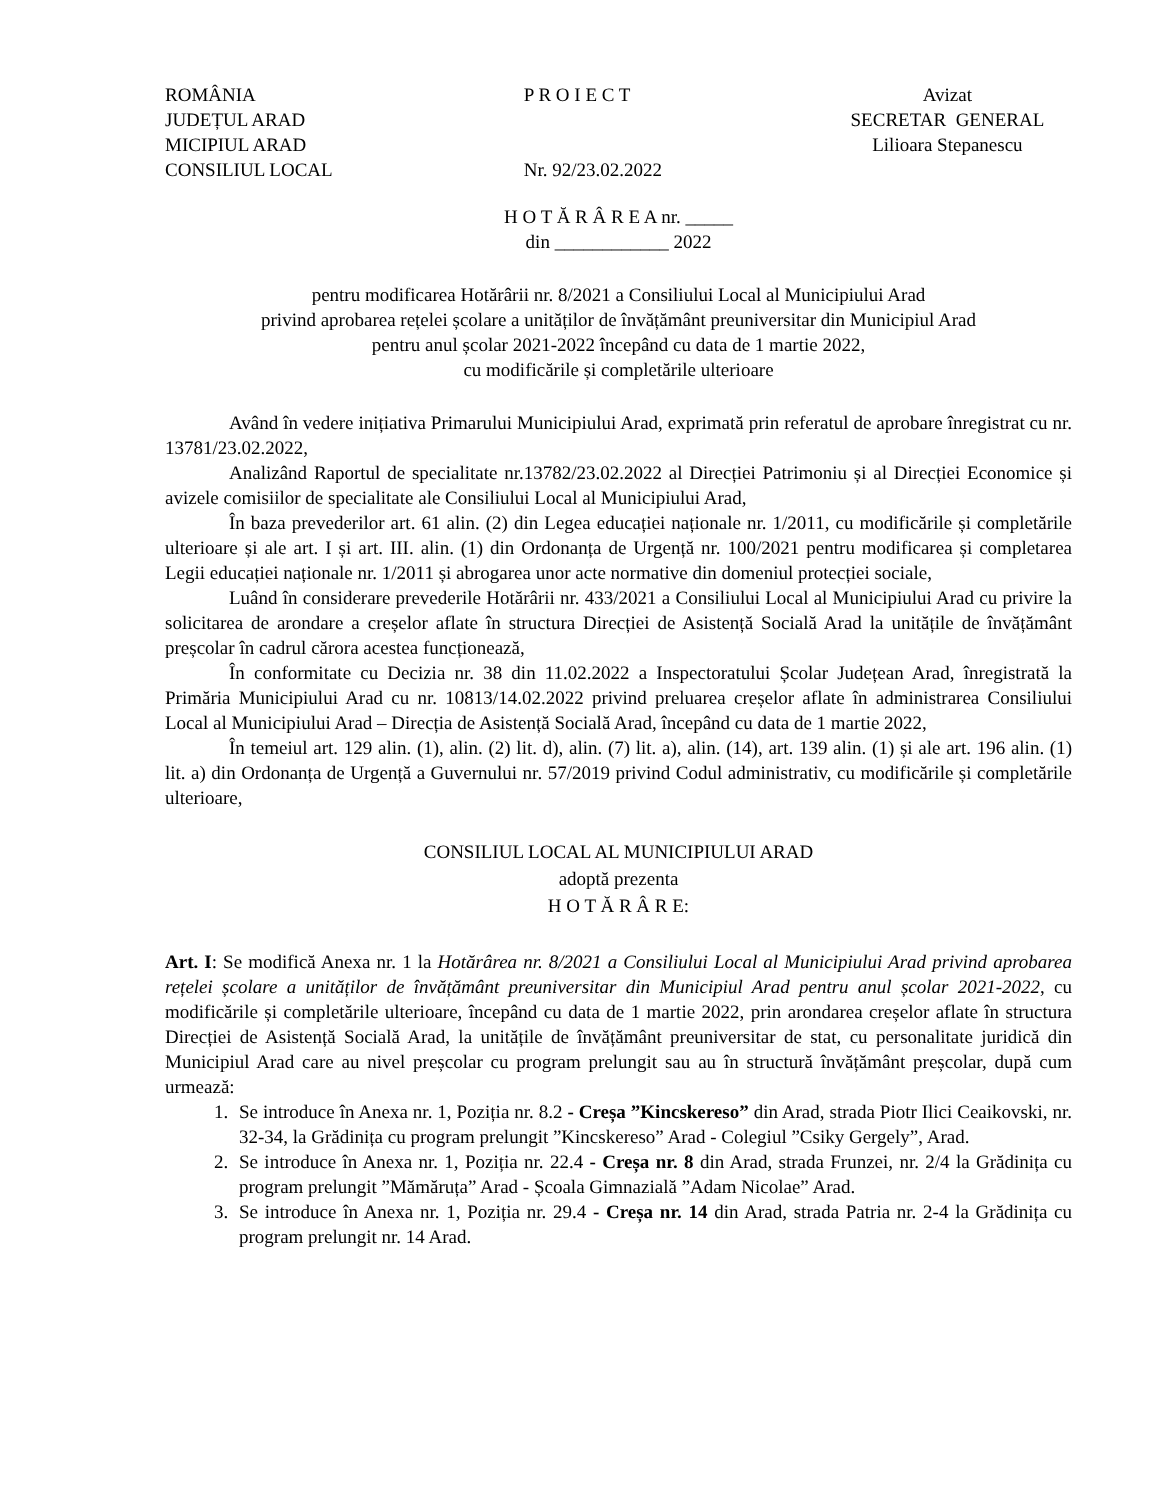ROMÂNIA JUDEȚUL ARAD MICIPIUL ARAD CONSILIUL LOCAL
P R O I E C T Nr. 92/23.02.2022
Avizat SECRETAR GENERAL Lilioara Stepanescu
H O T Ă R Â R E A nr. _____
din ____________ 2022
pentru modificarea Hotărârii nr. 8/2021 a Consiliului Local al Municipiului Arad
privind aprobarea rețelei școlare a unităților de învățământ preuniversitar din Municipiul Arad
pentru anul școlar 2021-2022 începând cu data de 1 martie 2022,
cu modificările și completările ulterioare
Având în vedere inițiativa Primarului Municipiului Arad, exprimată prin referatul de aprobare înregistrat cu nr. 13781/23.02.2022,
Analizând Raportul de specialitate nr.13782/23.02.2022 al Direcției Patrimoniu și al Direcției Economice și avizele comisiilor de specialitate ale Consiliului Local al Municipiului Arad,
În baza prevederilor art. 61 alin. (2) din Legea educației naționale nr. 1/2011, cu modificările și completările ulterioare și ale art. I și art. III. alin. (1) din Ordonanța de Urgență nr. 100/2021 pentru modificarea și completarea Legii educației naționale nr. 1/2011 și abrogarea unor acte normative din domeniul protecției sociale,
Luând în considerare prevederile Hotărârii nr. 433/2021 a Consiliului Local al Municipiului Arad cu privire la solicitarea de arondare a creșelor aflate în structura Direcției de Asistență Socială Arad la unitățile de învățământ preșcolar în cadrul cărora acestea funcționează,
În conformitate cu Decizia nr. 38 din 11.02.2022 a Inspectoratului Școlar Județean Arad, înregistrată la Primăria Municipiului Arad cu nr. 10813/14.02.2022 privind preluarea creșelor aflate în administrarea Consiliului Local al Municipiului Arad – Direcția de Asistență Socială Arad, începând cu data de 1 martie 2022,
În temeiul art. 129 alin. (1), alin. (2) lit. d), alin. (7) lit. a), alin. (14), art. 139 alin. (1) și ale art. 196 alin. (1) lit. a) din Ordonanța de Urgență a Guvernului nr. 57/2019 privind Codul administrativ, cu modificările și completările ulterioare,
CONSILIUL LOCAL AL MUNICIPIULUI ARAD
adoptă prezenta
H O T Ă R Â R E:
Art. I: Se modifică Anexa nr. 1 la Hotărârea nr. 8/2021 a Consiliului Local al Municipiului Arad privind aprobarea rețelei școlare a unităților de învățământ preuniversitar din Municipiul Arad pentru anul școlar 2021-2022, cu modificările și completările ulterioare, începând cu data de 1 martie 2022, prin arondarea creșelor aflate în structura Direcției de Asistență Socială Arad, la unitățile de învățământ preuniversitar de stat, cu personalitate juridică din Municipiul Arad care au nivel preșcolar cu program prelungit sau au în structură învățământ preșcolar, după cum urmează:
1. Se introduce în Anexa nr. 1, Poziția nr. 8.2 - Creșa ”Kincskereso” din Arad, strada Piotr Ilici Ceaikovski, nr. 32-34, la Grădinița cu program prelungit ”Kincskereso” Arad - Colegiul ”Csiky Gergely”, Arad.
2. Se introduce în Anexa nr. 1, Poziția nr. 22.4 - Creșa nr. 8 din Arad, strada Frunzei, nr. 2/4 la Grădinița cu program prelungit ”Mămăruța” Arad - Școala Gimnazială ”Adam Nicolae” Arad.
3. Se introduce în Anexa nr. 1, Poziția nr. 29.4 - Creșa nr. 14 din Arad, strada Patria nr. 2-4 la Grădinița cu program prelungit nr. 14 Arad.